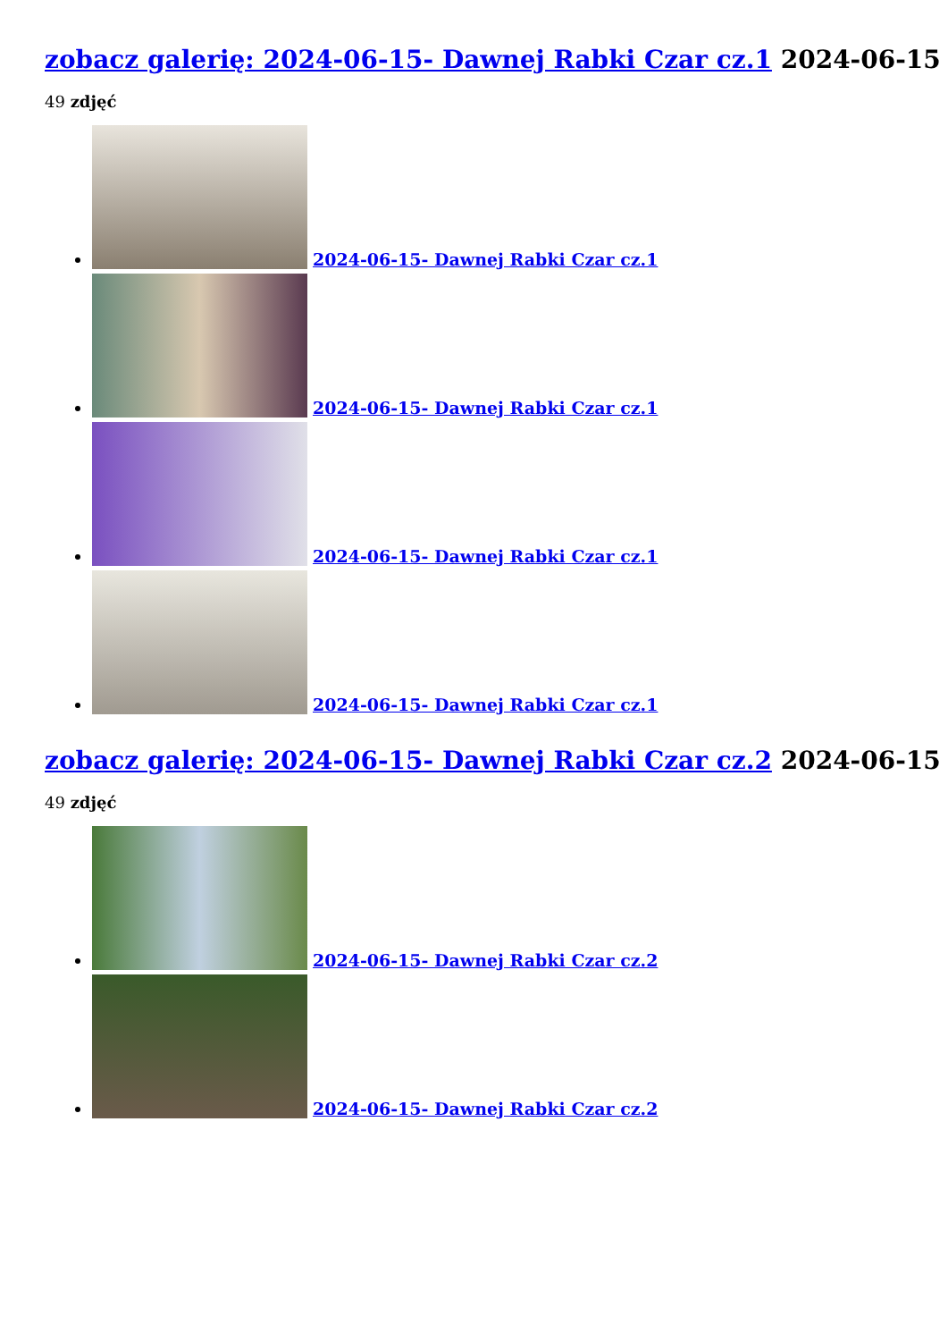zobacz galerię: 2024-06-15- Dawnej Rabki Czar cz.1 2024-06-15
49 zdjęć
2024-06-15- Dawnej Rabki Czar cz.1
2024-06-15- Dawnej Rabki Czar cz.1
2024-06-15- Dawnej Rabki Czar cz.1
2024-06-15- Dawnej Rabki Czar cz.1
zobacz galerię: 2024-06-15- Dawnej Rabki Czar cz.2 2024-06-15
49 zdjęć
2024-06-15- Dawnej Rabki Czar cz.2
2024-06-15- Dawnej Rabki Czar cz.2